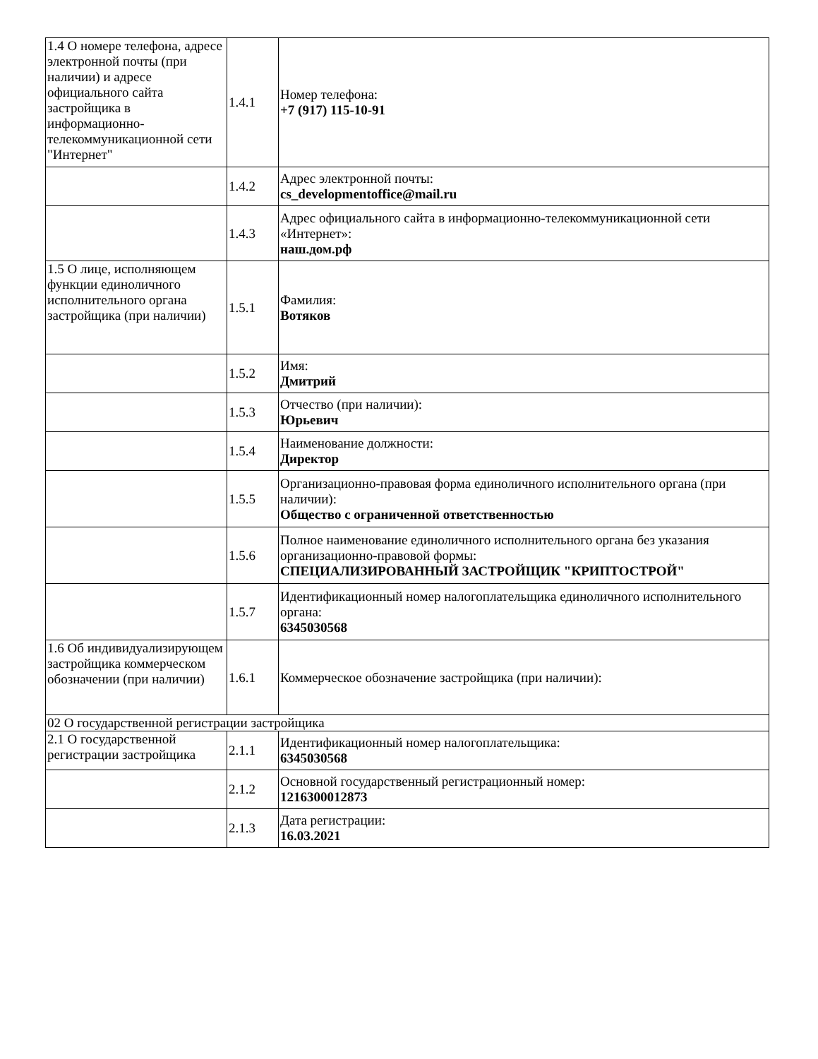| 1.4 О номере телефона, адресе электронной почты (при наличии) и адресе официального сайта застройщика в информационно-телекоммуникационной сети "Интернет" | 1.4.1 | Номер телефона: +7 (917) 115-10-91 |
| | 1.4.2 | Адрес электронной почты: cs_developmentoffice@mail.ru |
| | 1.4.3 | Адрес официального сайта в информационно-телекоммуникационной сети «Интернет»: наш.дом.рф |
| 1.5 О лице, исполняющем функции единоличного исполнительного органа застройщика (при наличии) | 1.5.1 | Фамилия: Вотяков |
| | 1.5.2 | Имя: Дмитрий |
| | 1.5.3 | Отчество (при наличии): Юрьевич |
| | 1.5.4 | Наименование должности: Директор |
| | 1.5.5 | Организационно-правовая форма единоличного исполнительного органа (при наличии): Общество с ограниченной ответственностью |
| | 1.5.6 | Полное наименование единоличного исполнительного органа без указания организационно-правовой формы: СПЕЦИАЛИЗИРОВАННЫЙ ЗАСТРОЙЩИК "КРИПТОСТРОЙ" |
| | 1.5.7 | Идентификационный номер налогоплательщика единоличного исполнительного органа: 6345030568 |
| 1.6 Об индивидуализирующем застройщика коммерческом обозначении (при наличии) | 1.6.1 | Коммерческое обозначение застройщика (при наличии): |
| 02 О государственной регистрации застройщика | | |
| 2.1 О государственной регистрации застройщика | 2.1.1 | Идентификационный номер налогоплательщика: 6345030568 |
| | 2.1.2 | Основной государственный регистрационный номер: 1216300012873 |
| | 2.1.3 | Дата регистрации: 16.03.2021 |